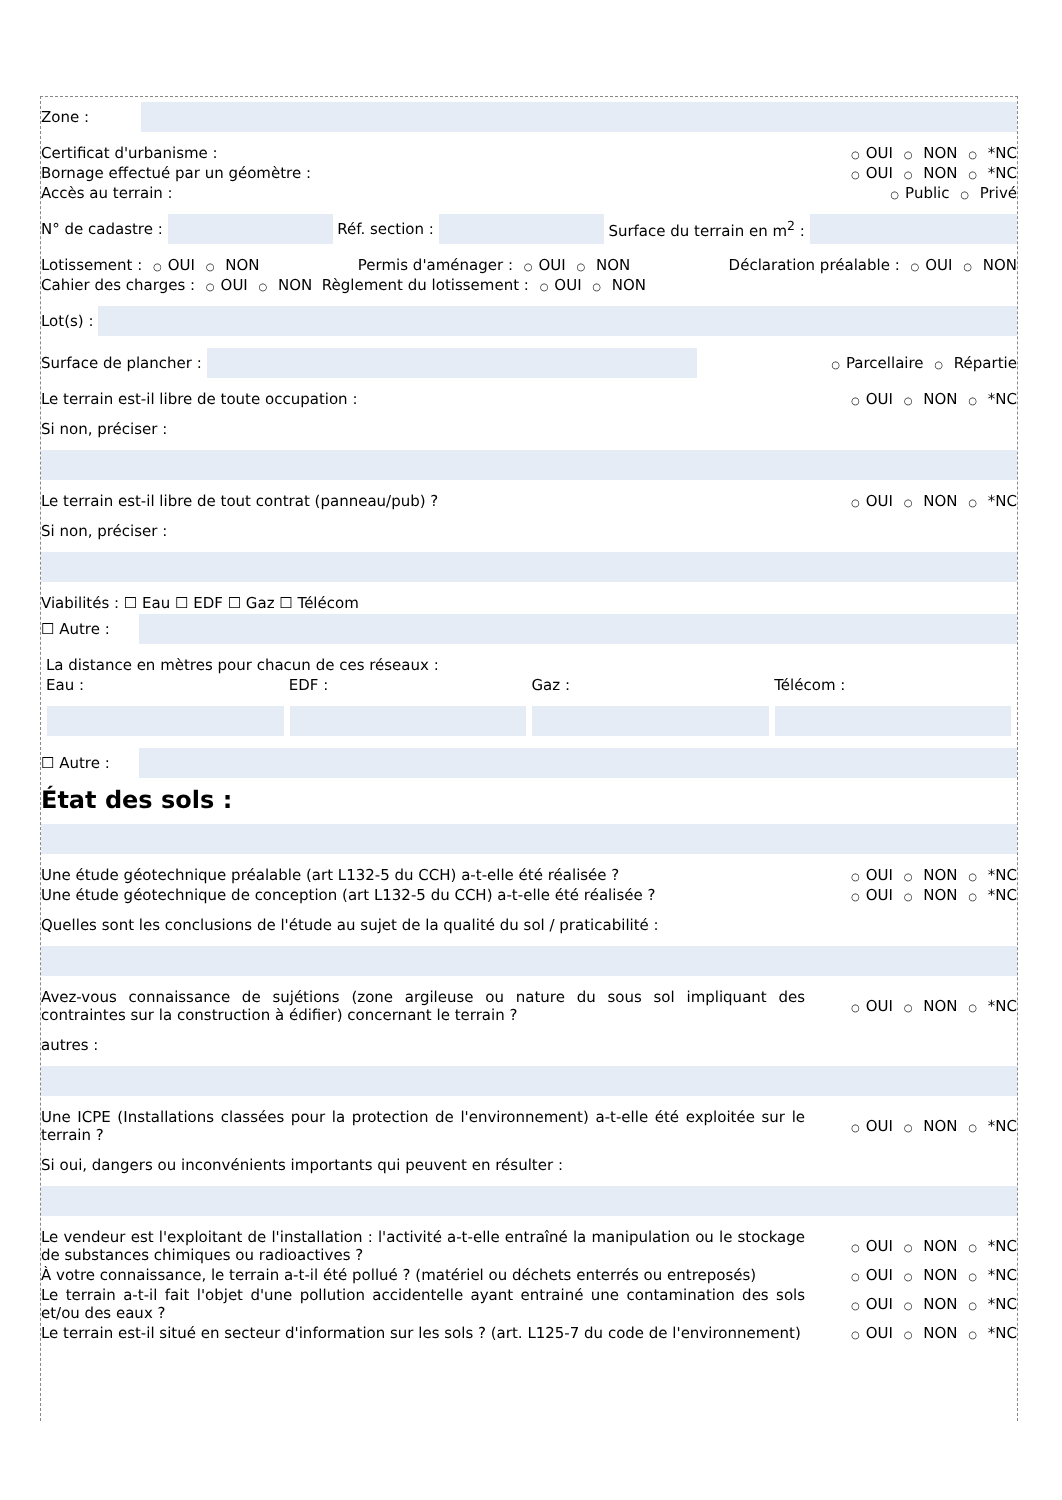Zone :
Certificat d'urbanisme : ○ OUI ○ NON ○ *NC
Bornage effectué par un géomètre : ○ OUI ○ NON ○ *NC
Accès au terrain : ○ Public ○ Privé
N° de cadastre : Réf. section : Surface du terrain en m<sup>2</sup> :
Lotissement : ○ OUI ○ NON Permis d'aménager : ○ OUI ○ NON Déclaration préalable : ○ OUI ○ NON
Cahier des charges : ○ OUI ○ NON Règlement du lotissement : ○ OUI ○ NON
Lot(s) :
Surface de plancher :
○ Parcellaire ○ Répartie
Le terrain est-il libre de toute occupation : ○ OUI ○ NON ○ *NC
Si non, préciser :
Le terrain est-il libre de tout contrat (panneau/pub) ? ○ OUI ○ NON ○ *NC
Si non, préciser :
Viabilités : ☐ Eau ☐ EDF ☐ Gaz ☐ Télécom
☐ Autre :
La distance en mètres pour chacun de ces réseaux :
Eau : EDF : Gaz : Télécom :
☐ Autre :
État des sols :
Une étude géotechnique préalable (art L132-5 du CCH) a-t-elle été réalisée ? ○ OUI ○ NON ○ *NC
Une étude géotechnique de conception (art L132-5 du CCH) a-t-elle été réalisée ? ○ OUI ○ NON ○ *NC
Quelles sont les conclusions de l'étude au sujet de la qualité du sol / praticabilité :
Avez-vous connaissance de sujétions (zone argileuse ou nature du sous sol impliquant des contraintes sur la construction à édifier) concernant le terrain ? ○ OUI ○ NON ○ *NC
autres :
Une ICPE (Installations classées pour la protection de l'environnement) a-t-elle été exploitée sur le terrain ? ○ OUI ○ NON ○ *NC
Si oui, dangers ou inconvénients importants qui peuvent en résulter :
Le vendeur est l'exploitant de l'installation : l'activité a-t-elle entraîné la manipulation ou le stockage de substances chimiques ou radioactives ? ○ OUI ○ NON ○ *NC
À votre connaissance, le terrain a-t-il été pollué ? (matériel ou déchets enterrés ou entreposés) ○ OUI ○ NON ○ *NC
Le terrain a-t-il fait l'objet d'une pollution accidentelle ayant entrainé une contamination des sols et/ou des eaux ? ○ OUI ○ NON ○ *NC
Le terrain est-il situé en secteur d'information sur les sols ? (art. L125-7 du code de l'environnement) ○ OUI ○ NON ○ *NC